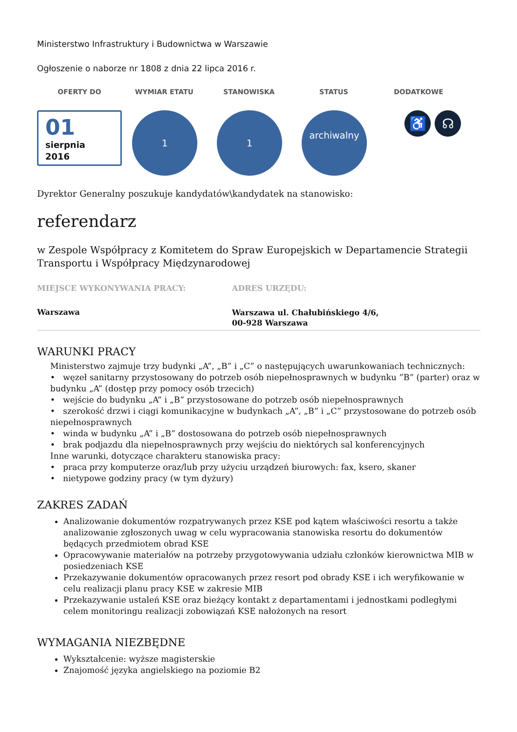Ministerstwo Infrastruktury i Budownictwa w Warszawie
Ogłoszenie o naborze nr 1808 z dnia 22 lipca 2016 r.
OFERTY DO WYMIAR ETATU STANOWISKA STATUS DODATKOWE
01
sierpnia
2016
1 1
archiwalny
♿ ☊
Dyrektor Generalny poszukuje kandydatów\kandydatek na stanowisko:
referendarz
w Zespole Współpracy z Komitetem do Spraw Europejskich w Departamencie Strategii Transportu i Współpracy Międzynarodowej
MIEJSCE WYKONYWANIA PRACY:
Warszawa
ADRES URZĘDU:
Warszawa ul. Chałubińskiego 4/6,
00-928 Warszawa
WARUNKI PRACY
Ministerstwo zajmuje trzy budynki „A”, „B” i „C” o następujących uwarunkowaniach technicznych:
• węzeł sanitarny przystosowany do potrzeb osób niepełnosprawnych w budynku ”B” (parter) oraz w budynku „A” (dostęp przy pomocy osób trzecich)
• wejście do budynku „A” i „B” przystosowane do potrzeb osób niepełnosprawnych
• szerokość drzwi i ciągi komunikacyjne w budynkach „A”, „B” i „C” przystosowane do potrzeb osób niepełnosprawnych
• winda w budynku „A” i „B” dostosowana do potrzeb osób niepełnosprawnych
• brak podjazdu dla niepełnosprawnych przy wejściu do niektórych sal konferencyjnych
Inne warunki, dotyczące charakteru stanowiska pracy:
• praca przy komputerze oraz/lub przy użyciu urządzeń biurowych: fax, ksero, skaner
• nietypowe godziny pracy (w tym dyżury)
ZAKRES ZADAŃ
Analizowanie dokumentów rozpatrywanych przez KSE pod kątem właściwości resortu a także analizowanie zgłoszonych uwag w celu wypracowania stanowiska resortu do dokumentów będących przedmiotem obrad KSE
Opracowywanie materiałów na potrzeby przygotowywania udziału członków kierownictwa MIB w posiedzeniach KSE
Przekazywanie dokumentów opracowanych przez resort pod obrady KSE i ich weryfikowanie w celu realizacji planu pracy KSE w zakresie MIB
Przekazywanie ustaleń KSE oraz bieżący kontakt z departamentami i jednostkami podległymi celem monitoringu realizacji zobowiązań KSE nałożonych na resort
WYMAGANIA NIEZBĘDNE
Wykształcenie: wyższe magisterskie
Znajomość języka angielskiego na poziomie B2